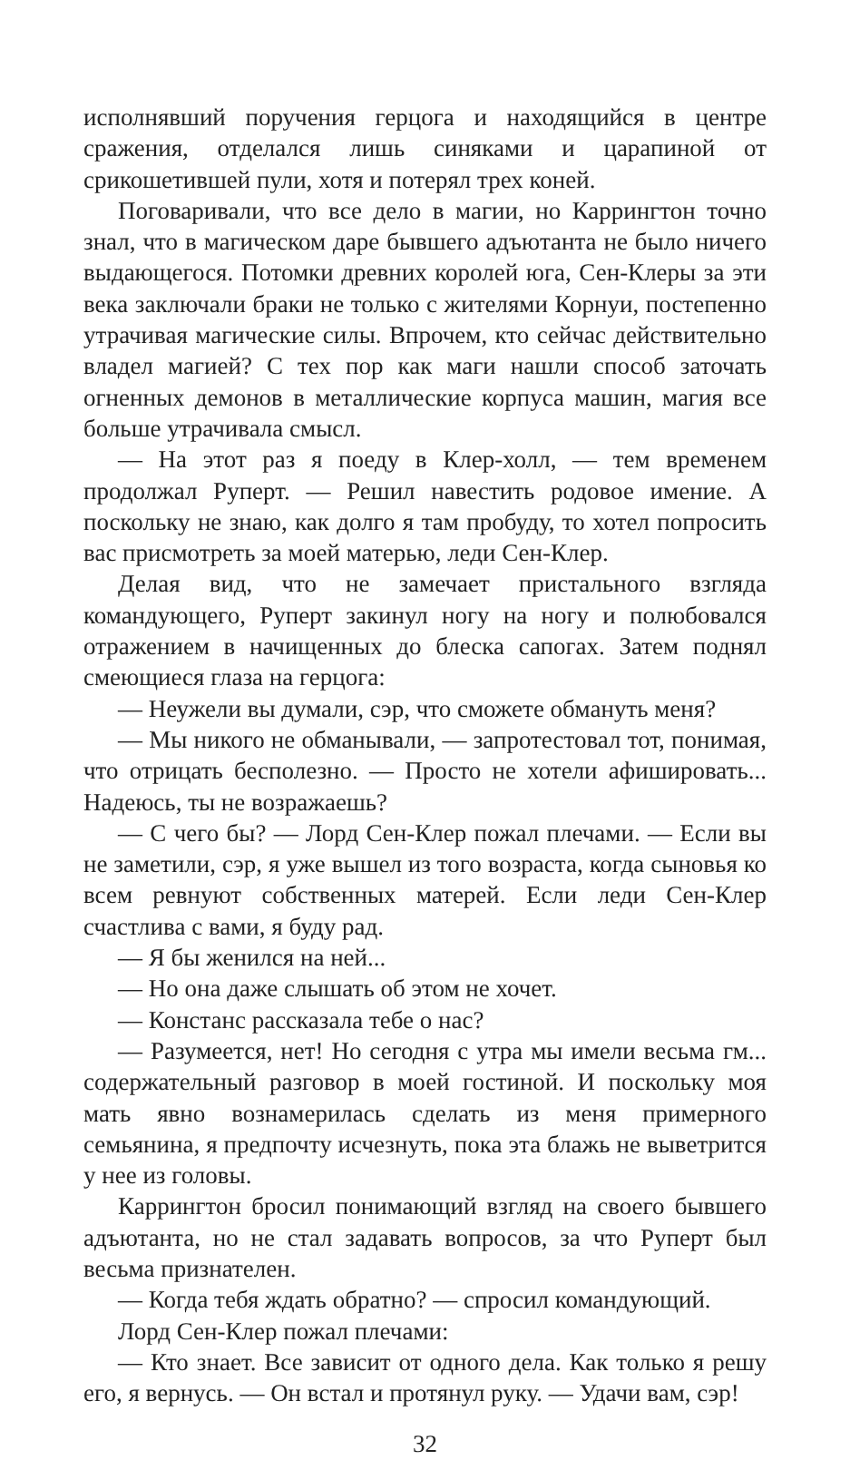исполнявший поручения герцога и находящийся в центре сражения, отделался лишь синяками и царапиной от срикошетившей пули, хотя и потерял трех коней.
Поговаривали, что все дело в магии, но Каррингтон точно знал, что в магическом даре бывшего адъютанта не было ничего выдающегося. Потомки древних королей юга, Сен-Клеры за эти века заключали браки не только с жителями Корнуи, постепенно утрачивая магические силы. Впрочем, кто сейчас действительно владел магией? С тех пор как маги нашли способ заточать огненных демонов в металлические корпуса машин, магия все больше утрачивала смысл.
— На этот раз я поеду в Клер-холл, — тем временем продолжал Руперт. — Решил навестить родовое имение. А поскольку не знаю, как долго я там пробуду, то хотел попросить вас присмотреть за моей матерью, леди Сен-Клер.
Делая вид, что не замечает пристального взгляда командующего, Руперт закинул ногу на ногу и полюбовался отражением в начищенных до блеска сапогах. Затем поднял смеющиеся глаза на герцога:
— Неужели вы думали, сэр, что сможете обмануть меня?
— Мы никого не обманывали, — запротестовал тот, понимая, что отрицать бесполезно. — Просто не хотели афишировать... Надеюсь, ты не возражаешь?
— С чего бы? — Лорд Сен-Клер пожал плечами. — Если вы не заметили, сэр, я уже вышел из того возраста, когда сыновья ко всем ревнуют собственных матерей. Если леди Сен-Клер счастлива с вами, я буду рад.
— Я бы женился на ней...
— Но она даже слышать об этом не хочет.
— Констанс рассказала тебе о нас?
— Разумеется, нет! Но сегодня с утра мы имели весьма гм... содержательный разговор в моей гостиной. И поскольку моя мать явно вознамерилась сделать из меня примерного семьянина, я предпочту исчезнуть, пока эта блажь не выветрится у нее из головы.
Каррингтон бросил понимающий взгляд на своего бывшего адъютанта, но не стал задавать вопросов, за что Руперт был весьма признателен.
— Когда тебя ждать обратно? — спросил командующий.
Лорд Сен-Клер пожал плечами:
— Кто знает. Все зависит от одного дела. Как только я решу его, я вернусь. — Он встал и протянул руку. — Удачи вам, сэр!
32